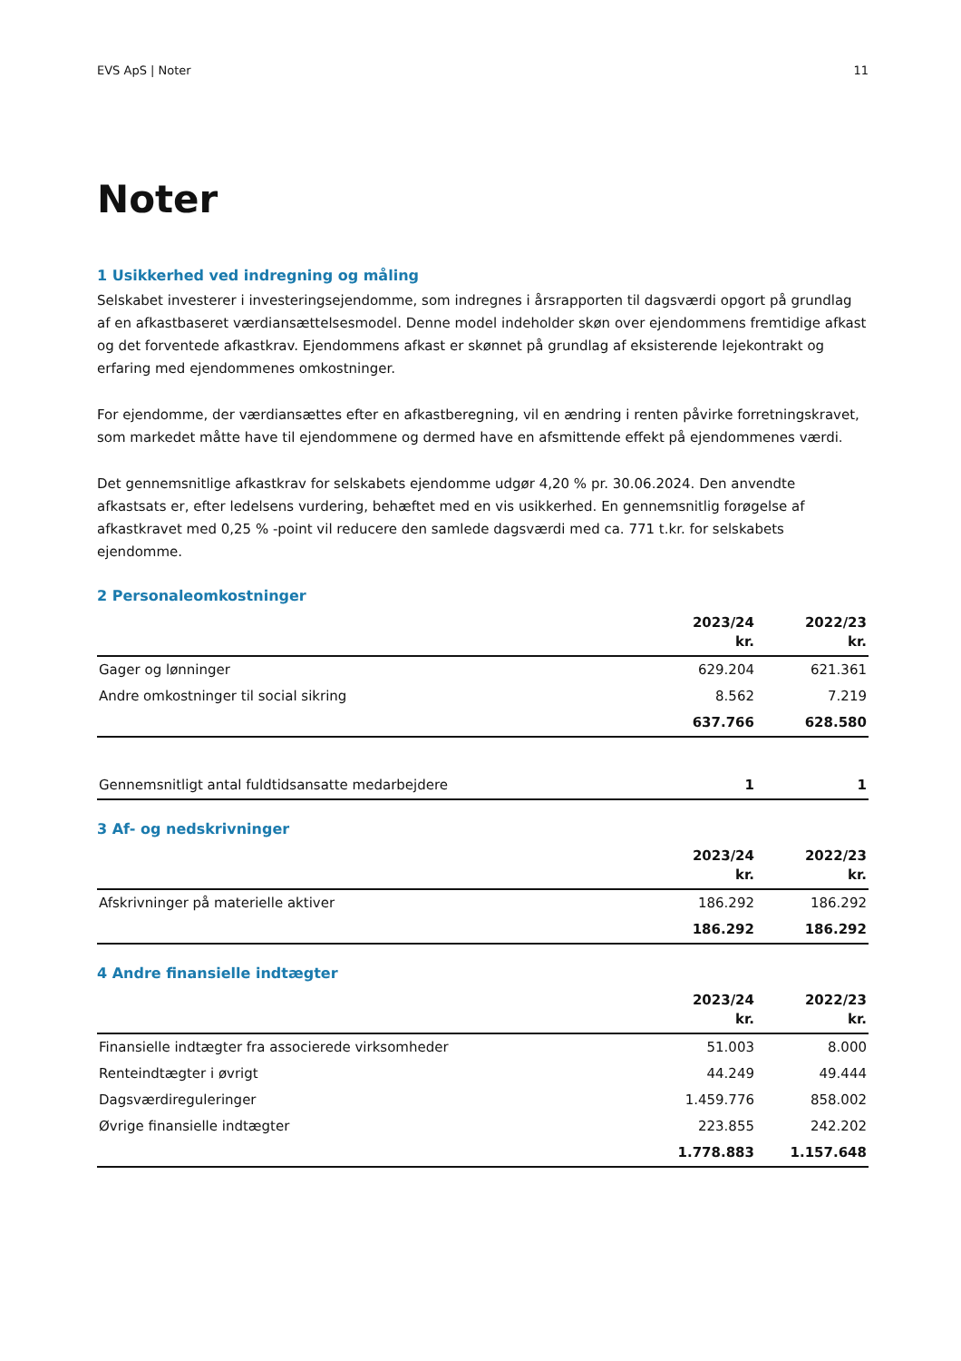EVS ApS | Noter 11
Noter
1 Usikkerhed ved indregning og måling
Selskabet investerer i investeringsejendomme, som indregnes i årsrapporten til dagsværdi opgort på grundlag af en afkastbaseret værdiansættelsesmodel. Denne model indeholder skøn over ejendommens fremtidige afkast og det forventede afkastkrav. Ejendommens afkast er skønnet på grundlag af eksisterende lejekontrakt og erfaring med ejendommenes omkostninger.
For ejendomme, der værdiansættes efter en afkastberegning, vil en ændring i renten påvirke forretningskravet, som markedet måtte have til ejendommene og dermed have en afsmittende effekt på ejendommenes værdi.
Det gennemsnitlige afkastkrav for selskabets ejendomme udgør 4,20 % pr. 30.06.2024. Den anvendte afkastsats er, efter ledelsens vurdering, behæftet med en vis usikkerhed. En gennemsnitlig forøgelse af afkastkravet med 0,25 % -point vil reducere den samlede dagsværdi med ca. 771 t.kr. for selskabets ejendomme.
2 Personaleomkostninger
| | 2023/24 kr. | 2022/23 kr. |
| --- | --- | --- |
| Gager og lønninger | 629.204 | 621.361 |
| Andre omkostninger til social sikring | 8.562 | 7.219 |
| | 637.766 | 628.580 |
| Gennemsnitligt antal fuldtidsansatte medarbejdere | 1 | 1 |
3 Af- og nedskrivninger
| | 2023/24 kr. | 2022/23 kr. |
| --- | --- | --- |
| Afskrivninger på materielle aktiver | 186.292 | 186.292 |
| | 186.292 | 186.292 |
4 Andre finansielle indtægter
| | 2023/24 kr. | 2022/23 kr. |
| --- | --- | --- |
| Finansielle indtægter fra associerede virksomheder | 51.003 | 8.000 |
| Renteindtægter i øvrigt | 44.249 | 49.444 |
| Dagsværdireguleringer | 1.459.776 | 858.002 |
| Øvrige finansielle indtægter | 223.855 | 242.202 |
| | 1.778.883 | 1.157.648 |